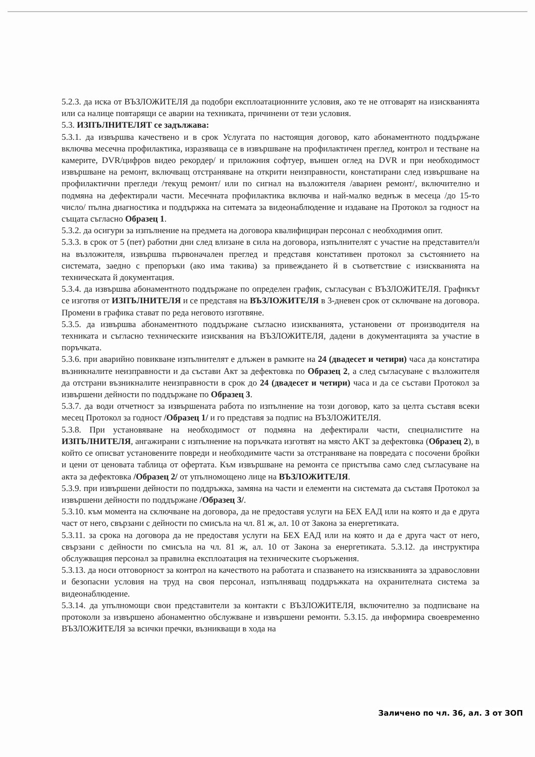5.2.3. да иска от ВЪЗЛОЖИТЕЛЯ да подобри експлоатационните условия, ако те не отговарят на изискванията или са налице повтарящи се аварии на техниката, причинени от тези условия.
5.3. ИЗПЪЛНИТЕЛЯТ се задължава:
5.3.1. да извършва качествено и в срок Услугата по настоящия договор, като абонаментното поддържане включва месечна профилактика, изразяваща се в извършване на профилактичен преглед, контрол и тестване на камерите, DVR/цифров видео рекордер/ и приложния софтуер, външен оглед на DVR и при необходимост извършване на ремонт, включващ отстраняване на открити неизправности, констатирани след извършване на профилактични прегледи /текущ ремонт/ или по сигнал на възложителя /авариен ремонт/, включително и подмяна на дефектирали части. Месечната профилактика включва и най-малко веднъж в месеца /до 15-то число/ пълна диагностика и поддържка на ситемата за видеонаблюдение и издаване на Протокол за годност на същата съгласно Образец 1.
5.3.2. да осигури за изпълнение на предмета на договора квалифициран персонал с необходимия опит.
5.3.3. в срок от 5 (пет) работни дни след влизане в сила на договора, изпълнителят с участие на представител/и на възложителя, извършва първоначален преглед и представя констативен протокол за състоянието на системата, заедно с препоръки (ако има такива) за привеждането й в съответствие с изискванията на техническата й документация.
5.3.4. да извършва абонаментното поддържане по определен график, съгласуван с ВЪЗЛОЖИТЕЛЯ. Графикът се изготвя от ИЗПЪЛНИТЕЛЯ и се представя на ВЪЗЛОЖИТЕЛЯ в 3-дневен срок от сключване на договора. Промени в графика стават по реда неговото изготвяне.
5.3.5. да извършва абонаментното поддържане съгласно изискванията, установени от производителя на техниката и съгласно техническите изисквания на ВЪЗЛОЖИТЕЛЯ, дадени в документацията за участие в поръчката.
5.3.6. при аварийно повикване изпълнителят е длъжен в рамките на 24 (двадесет и четири) часа да констатира възникналите неизправности и да състави Акт за дефектовка по Образец 2, а след съгласуване с възложителя да отстрани възникналите неизправности в срок до 24 (двадесет и четири) часа и да се състави Протокол за извършени дейности по поддържане по Образец 3.
5.3.7. да води отчетност за извършената работа по изпълнение на този договор, като за целта съставя всеки месец Протокол за годност /Образец 1/ и го представя за подпис на ВЪЗЛОЖИТЕЛЯ.
5.3.8. При установяване на необходимост от подмяна на дефектирали части, специалистите на ИЗПЪЛНИТЕЛЯ, ангажирани с изпълнение на поръчката изготвят на място АКТ за дефектовка (Образец 2), в който се описват установените повреди и необходимите части за отстраняване на повредата с посочени бройки и цени от ценовата таблица от офертата. Към извършване на ремонта се пристъпва само след съгласуване на акта за дефектовка /Образец 2/ от упълномощено лице на ВЪЗЛОЖИТЕЛЯ.
5.3.9. при извършени дейности по поддръжка, замяна на части и елементи на системата да съставя Протокол за извършени дейности по поддържане /Образец 3/.
5.3.10. към момента на сключване на договора, да не предоставя услуги на БЕХ ЕАД или на която и да е друга част от него, свързани с дейности по смисъла на чл. 81 ж, ал. 10 от Закона за енергетиката.
5.3.11. за срока на договора да не предоставя услуги на БЕХ ЕАД или на която и да е друга част от него, свързани с дейности по смисъла на чл. 81 ж, ал. 10 от Закона за енергетиката. 5.3.12. да инструктира обслужващия персонал за правилна експлоатация на техническите съоръжения.
5.3.13. да носи отговорност за контрол на качеството на работата и спазването на изискванията за здравословни и безопасни условия на труд на своя персонал, изпълняващ поддръжката на охранителната система за видеонаблюдение.
5.3.14. да упълномощи свои представители за контакти с ВЪЗЛОЖИТЕЛЯ, включително за подписване на протоколи за извършено абонаментно обслужване и извършени ремонти. 5.3.15. да информира своевременно ВЪЗЛОЖИТЕЛЯ за всички пречки, възникващи в хода на
Заличено по чл. 36, ал. 3 от ЗОП